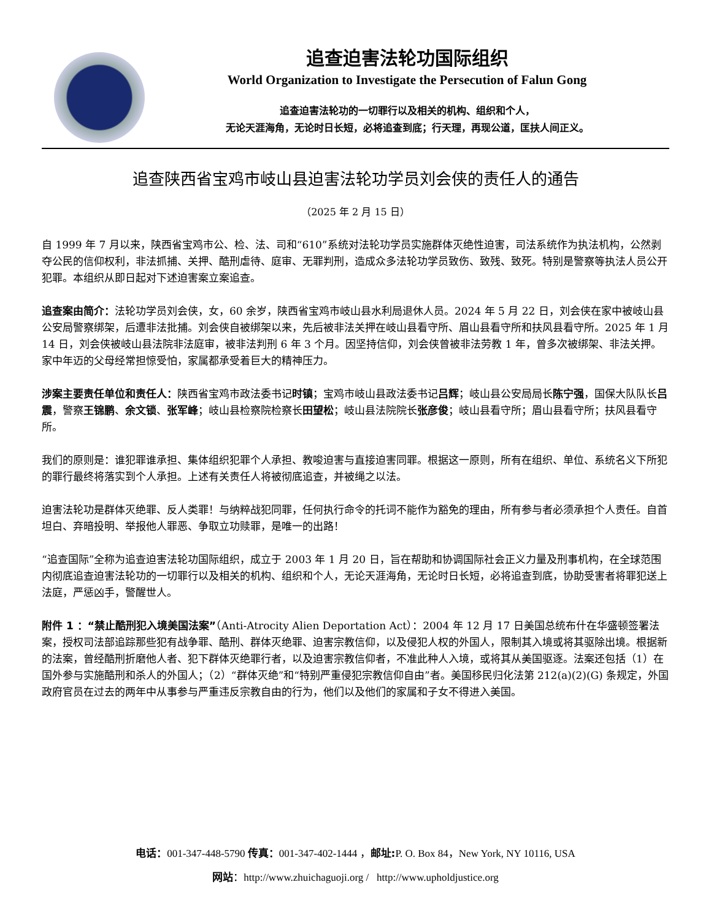追查迫害法轮功国际组织
World Organization to Investigate the Persecution of Falun Gong
追查迫害法轮功的一切罪行以及相关的机构、组织和个人，
无论天涯海角，无论时日长短，必将追查到底；行天理，再现公道，匡扶人间正义。
追查陕西省宝鸡市岐山县迫害法轮功学员刘会侠的责任人的通告
（2025 年 2 月 15 日）
自 1999 年 7 月以来，陕西省宝鸡市公、检、法、司和“610”系统对法轮功学员实施群体灭绝性迫害，司法系统作为执法机构，公然剥夺公民的信仰权利，非法抓捕、关押、酷刑虐待、庭审、无罪判刑，造成众多法轮功学员致伤、致残、致死。特别是警察等执法人员公开犯罪。本组织从即日起对下述迫害案立案追查。
追查案由简介：法轮功学员刘会侠，女，60 余岁，陕西省宝鸡市岐山县水利局退休人员。2024 年 5 月 22 日，刘会侠在家中被岐山县公安局警察绑架，后遭非法批捕。刘会侠自被绑架以来，先后被非法关押在岐山县看守所、眉山县看守所和扶风县看守所。2025 年 1 月 14 日，刘会侠被岐山县法院非法庭审，被非法判刑 6 年 3 个月。因坚持信仰，刘会侠曾被非法劳教 1 年，曾多次被绑架、非法关押。家中年迈的父母经常担惊受怕，家属都承受着巨大的精神压力。
涉案主要责任单位和责任人：陕西省宝鸡市政法委书记时镇；宝鸡市岐山县政法委书记吕辉；岐山县公安局局长陈宁强，国保大队队长吕震，警察王锦鹏、余文锁、张军峰；岐山县检察院检察长田望松；岐山县法院院长张彦俊；岐山县看守所；眉山县看守所；扶风县看守所。
我们的原则是：谁犯罪谁承担、集体组织犯罪个人承担、教唆迫害与直接迫害同罪。根据这一原则，所有在组织、单位、系统名义下所犯的罪行最终将落实到个人承担。上述有关责任人将被彻底追查，并被绳之以法。
迫害法轮功是群体灭绝罪、反人类罪！与纳粹战犯同罪，任何执行命令的托词不能作为豁免的理由，所有参与者必须承担个人责任。自首坦白、弃暗投明、举报他人罪恶、争取立功赎罪，是唯一的出路！
“追查国际”全称为追查迫害法轮功国际组织，成立于 2003 年 1 月 20 日，旨在帮助和协调国际社会正义力量及刑事机构，在全球范围内彻底追查迫害法轮功的一切罪行以及相关的机构、组织和个人，无论天涯海角，无论时日长短，必将追查到底，协助受害者将罪犯送上法庭，严惩凶手，警醒世人。
附件 1 ：“禁止酷刑犯入境美国法案”（Anti-Atrocity Alien Deportation Act）：2004 年 12 月 17 日美国总统布什在华盛顿签署法案，授权司法部追踪那些犯有战争罪、酷刑、群体灭绝罪、迫害宗教信仰，以及侵犯人权的外国人，限制其入境或将其驱除出境。根据新的法案，曾经酷刑折磨他人者、犯下群体灭绝罪行者，以及迫害宗教信仰者，不准此种人入境，或将其从美国驱逐。法案还包括（1）在国外参与实施酷刑和杀人的外国人；（2）“群体灭绝”和“特别严重侵犯宗教信仰自由”者。美国移民归化法第 212(a)(2)(G) 条规定，外国政府官员在过去的两年中从事参与严重违反宗教自由的行为，他们以及他们的家属和子女不得进入美国。
电话：001-347-448-5790 传真：001-347-402-1444 ，邮址: P. O. Box 84，New York, NY 10116, USA
网站：http://www.zhuichaguoji.org / http://www.upholdjustice.org